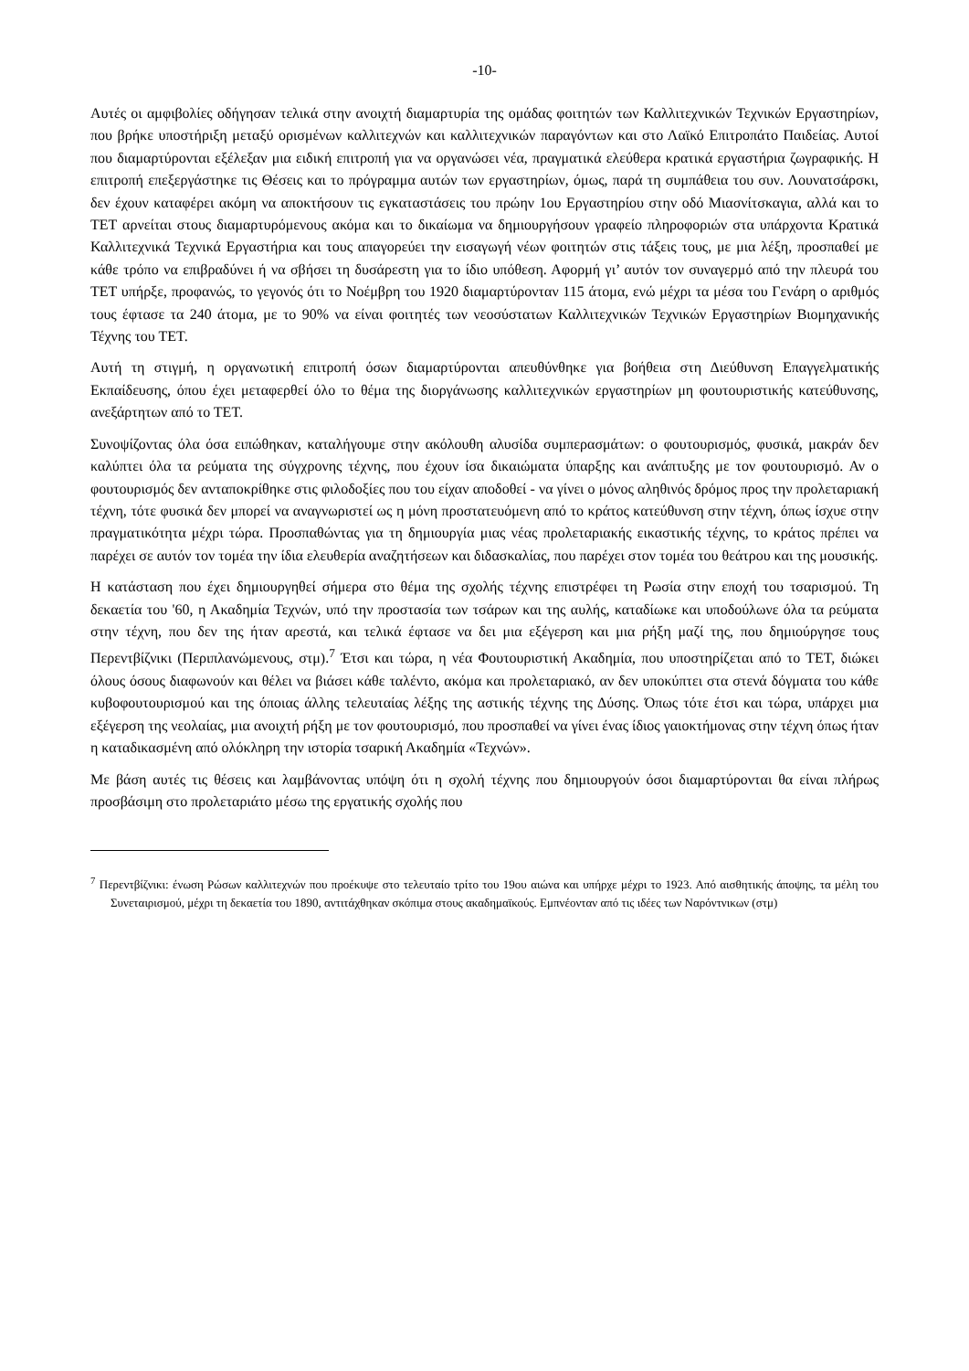-10-
Αυτές οι αμφιβολίες οδήγησαν τελικά στην ανοιχτή διαμαρτυρία της ομάδας φοιτητών των Καλλιτεχνικών Τεχνικών Εργαστηρίων, που βρήκε υποστήριξη μεταξύ ορισμένων καλλιτεχνών και καλλιτεχνικών παραγόντων και στο Λαϊκό Επιτροπάτο Παιδείας. Αυτοί που διαμαρτύρονται εξέλεξαν μια ειδική επιτροπή για να οργανώσει νέα, πραγματικά ελεύθερα κρατικά εργαστήρια ζωγραφικής. Η επιτροπή επεξεργάστηκε τις Θέσεις και το πρόγραμμα αυτών των εργαστηρίων, όμως, παρά τη συμπάθεια του συν. Λουνατσάρσκι, δεν έχουν καταφέρει ακόμη να αποκτήσουν τις εγκαταστάσεις του πρώην 1ου Εργαστηρίου στην οδό Μιασνίτσκαγια, αλλά και το ΤΕΤ αρνείται στους διαμαρτυρόμενους ακόμα και το δικαίωμα να δημιουργήσουν γραφείο πληροφοριών στα υπάρχοντα Κρατικά Καλλιτεχνικά Τεχνικά Εργαστήρια και τους απαγορεύει την εισαγωγή νέων φοιτητών στις τάξεις τους, με μια λέξη, προσπαθεί με κάθε τρόπο να επιβραδύνει ή να σβήσει τη δυσάρεστη για το ίδιο υπόθεση. Αφορμή γι’ αυτόν τον συναγερμό από την πλευρά του ΤΕΤ υπήρξε, προφανώς, το γεγονός ότι το Νοέμβρη του 1920 διαμαρτύρονταν 115 άτομα, ενώ μέχρι τα μέσα του Γενάρη ο αριθμός τους έφτασε τα 240 άτομα, με το 90% να είναι φοιτητές των νεοσύστατων Καλλιτεχνικών Τεχνικών Εργαστηρίων Βιομηχανικής Τέχνης του ΤΕΤ.
Αυτή τη στιγμή, η οργανωτική επιτροπή όσων διαμαρτύρονται απευθύνθηκε για βοήθεια στη Διεύθυνση Επαγγελματικής Εκπαίδευσης, όπου έχει μεταφερθεί όλο το θέμα της διοργάνωσης καλλιτεχνικών εργαστηρίων μη φουτουριστικής κατεύθυνσης, ανεξάρτητων από το ΤΕΤ.
Συνοψίζοντας όλα όσα ειπώθηκαν, καταλήγουμε στην ακόλουθη αλυσίδα συμπερασμάτων: ο φουτουρισμός, φυσικά, μακράν δεν καλύπτει όλα τα ρεύματα της σύγχρονης τέχνης, που έχουν ίσα δικαιώματα ύπαρξης και ανάπτυξης με τον φουτουρισμό. Αν ο φουτουρισμός δεν ανταποκρίθηκε στις φιλοδοξίες που του είχαν αποδοθεί - να γίνει ο μόνος αληθινός δρόμος προς την προλεταριακή τέχνη, τότε φυσικά δεν μπορεί να αναγνωριστεί ως η μόνη προστατευόμενη από το κράτος κατεύθυνση στην τέχνη, όπως ίσχυε στην πραγματικότητα μέχρι τώρα. Προσπαθώντας για τη δημιουργία μιας νέας προλεταριακής εικαστικής τέχνης, το κράτος πρέπει να παρέχει σε αυτόν τον τομέα την ίδια ελευθερία αναζητήσεων και διδασκαλίας, που παρέχει στον τομέα του θεάτρου και της μουσικής.
Η κατάσταση που έχει δημιουργηθεί σήμερα στο θέμα της σχολής τέχνης επιστρέφει τη Ρωσία στην εποχή του τσαρισμού. Τη δεκαετία του '60, η Ακαδημία Τεχνών, υπό την προστασία των τσάρων και της αυλής, καταδίωκε και υποδούλωνε όλα τα ρεύματα στην τέχνη, που δεν της ήταν αρεστά, και τελικά έφτασε να δει μια εξέγερση και μια ρήξη μαζί της, που δημιούργησε τους Περεντβίζνικι (Περιπλανώμενους, στμ).<sup>7</sup> Έτσι και τώρα, η νέα Φουτουριστική Ακαδημία, που υποστηρίζεται από το ΤΕΤ, διώκει όλους όσους διαφωνούν και θέλει να βιάσει κάθε ταλέντο, ακόμα και προλεταριακό, αν δεν υποκύπτει στα στενά δόγματα του κάθε κυβοφουτουρισμού και της όποιας άλλης τελευταίας λέξης της αστικής τέχνης της Δύσης. Όπως τότε έτσι και τώρα, υπάρχει μια εξέγερση της νεολαίας, μια ανοιχτή ρήξη με τον φουτουρισμό, που προσπαθεί να γίνει ένας ίδιος γαιοκτήμονας στην τέχνη όπως ήταν η καταδικασμένη από ολόκληρη την ιστορία τσαρική Ακαδημία «Τεχνών».
Με βάση αυτές τις θέσεις και λαμβάνοντας υπόψη ότι η σχολή τέχνης που δημιουργούν όσοι διαμαρτύρονται θα είναι πλήρως προσβάσιμη στο προλεταριάτο μέσω της εργατικής σχολής που
<sup>7</sup> Περεντβίζνικι: ένωση Ρώσων καλλιτεχνών που προέκυψε στο τελευταίο τρίτο του 19ου αιώνα και υπήρχε μέχρι το 1923. Από αισθητικής άποψης, τα μέλη του Συνεταιρισμού, μέχρι τη δεκαετία του 1890, αντιτάχθηκαν σκόπιμα στους ακαδημαϊκούς. Εμπνέονταν από τις ιδέες των Ναρόντνικων (στμ)